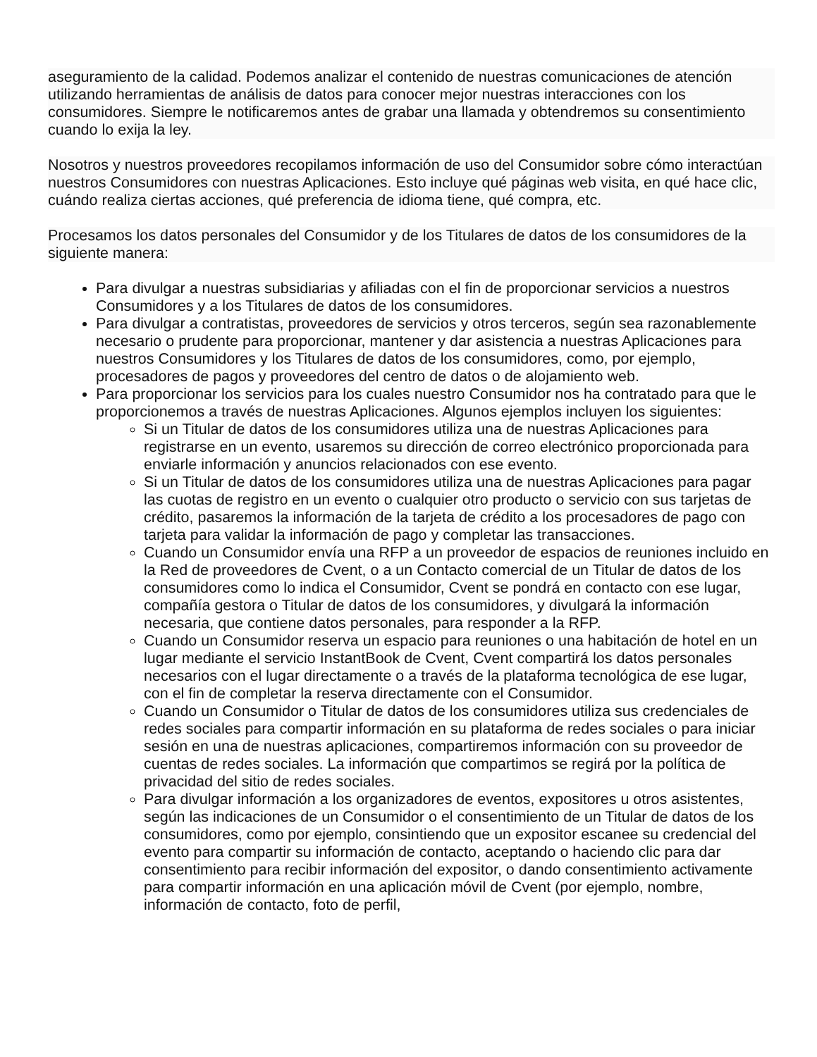aseguramiento de la calidad. Podemos analizar el contenido de nuestras comunicaciones de atención utilizando herramientas de análisis de datos para conocer mejor nuestras interacciones con los consumidores. Siempre le notificaremos antes de grabar una llamada y obtendremos su consentimiento cuando lo exija la ley.
Nosotros y nuestros proveedores recopilamos información de uso del Consumidor sobre cómo interactúan nuestros Consumidores con nuestras Aplicaciones. Esto incluye qué páginas web visita, en qué hace clic, cuándo realiza ciertas acciones, qué preferencia de idioma tiene, qué compra, etc.
Procesamos los datos personales del Consumidor y de los Titulares de datos de los consumidores de la siguiente manera:
Para divulgar a nuestras subsidiarias y afiliadas con el fin de proporcionar servicios a nuestros Consumidores y a los Titulares de datos de los consumidores.
Para divulgar a contratistas, proveedores de servicios y otros terceros, según sea razonablemente necesario o prudente para proporcionar, mantener y dar asistencia a nuestras Aplicaciones para nuestros Consumidores y los Titulares de datos de los consumidores, como, por ejemplo, procesadores de pagos y proveedores del centro de datos o de alojamiento web.
Para proporcionar los servicios para los cuales nuestro Consumidor nos ha contratado para que le proporcionemos a través de nuestras Aplicaciones. Algunos ejemplos incluyen los siguientes:
Si un Titular de datos de los consumidores utiliza una de nuestras Aplicaciones para registrarse en un evento, usaremos su dirección de correo electrónico proporcionada para enviarle información y anuncios relacionados con ese evento.
Si un Titular de datos de los consumidores utiliza una de nuestras Aplicaciones para pagar las cuotas de registro en un evento o cualquier otro producto o servicio con sus tarjetas de crédito, pasaremos la información de la tarjeta de crédito a los procesadores de pago con tarjeta para validar la información de pago y completar las transacciones.
Cuando un Consumidor envía una RFP a un proveedor de espacios de reuniones incluido en la Red de proveedores de Cvent, o a un Contacto comercial de un Titular de datos de los consumidores como lo indica el Consumidor, Cvent se pondrá en contacto con ese lugar, compañía gestora o Titular de datos de los consumidores, y divulgará la información necesaria, que contiene datos personales, para responder a la RFP.
Cuando un Consumidor reserva un espacio para reuniones o una habitación de hotel en un lugar mediante el servicio InstantBook de Cvent, Cvent compartirá los datos personales necesarios con el lugar directamente o a través de la plataforma tecnológica de ese lugar, con el fin de completar la reserva directamente con el Consumidor.
Cuando un Consumidor o Titular de datos de los consumidores utiliza sus credenciales de redes sociales para compartir información en su plataforma de redes sociales o para iniciar sesión en una de nuestras aplicaciones, compartiremos información con su proveedor de cuentas de redes sociales. La información que compartimos se regirá por la política de privacidad del sitio de redes sociales.
Para divulgar información a los organizadores de eventos, expositores u otros asistentes, según las indicaciones de un Consumidor o el consentimiento de un Titular de datos de los consumidores, como por ejemplo, consintiendo que un expositor escanee su credencial del evento para compartir su información de contacto, aceptando o haciendo clic para dar consentimiento para recibir información del expositor, o dando consentimiento activamente para compartir información en una aplicación móvil de Cvent (por ejemplo, nombre, información de contacto, foto de perfil,